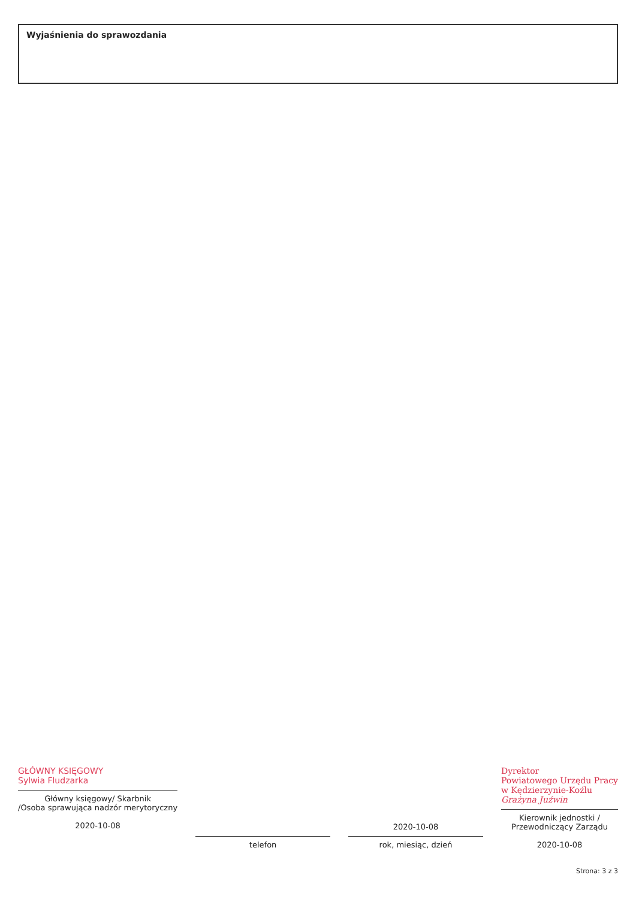Wyjaśnienia do sprawozdania
GŁÓWNY KSIĘGOWY
Sylwia Fludzarka
Główny księgowy/ Skarbnik
/Osoba sprawująca nadzór merytoryczny
2020-10-08
telefon
2020-10-08
rok, miesiąc, dzień
Dyrektor
Powiatowego Urzędu Pracy
w Kędzierzynie-Koźlu
Grażyna Juźwin
Kierownik jednostki /
Przewodniczący Zarządu
2020-10-08
Strona: 3 z 3